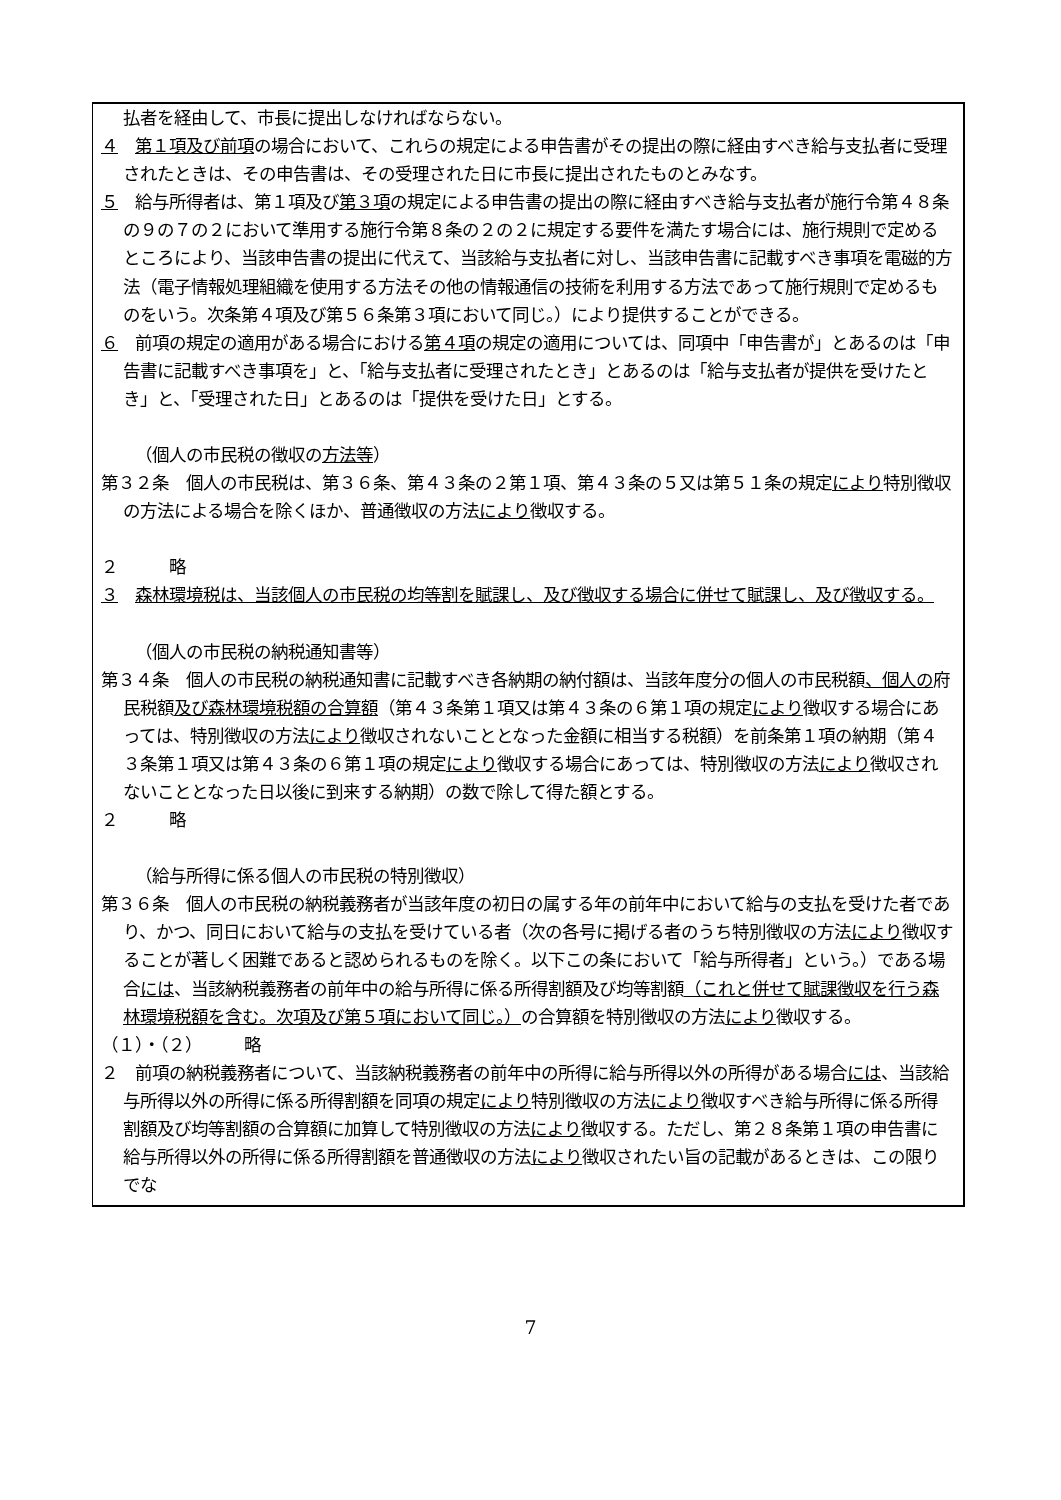払者を経由して、市長に提出しなければならない。
４　第１項及び前項の場合において、これらの規定による申告書がその提出の際に経由すべき給与支払者に受理されたときは、その申告書は、その受理された日に市長に提出されたものとみなす。
５　給与所得者は、第１項及び第３項の規定による申告書の提出の際に経由すべき給与支払者が施行令第４８条の９の７の２において準用する施行令第８条の２の２に規定する要件を満たす場合には、施行規則で定めるところにより、当該申告書の提出に代えて、当該給与支払者に対し、当該申告書に記載すべき事項を電磁的方法（電子情報処理組織を使用する方法その他の情報通信の技術を利用する方法であって施行規則で定めるものをいう。次条第４項及び第５６条第３項において同じ。）により提供することができる。
６　前項の規定の適用がある場合における第４項の規定の適用については、同項中「申告書が」とあるのは「申告書に記載すべき事項を」と、「給与支払者に受理されたとき」とあるのは「給与支払者が提供を受けたとき」と、「受理された日」とあるのは「提供を受けた日」とする。
（個人の市民税の徴収の方法等）
第３２条　個人の市民税は、第３６条、第４３条の２第１項、第４３条の５又は第５１条の規定により特別徴収の方法による場合を除くほか、普通徴収の方法により徴収する。
２　　　略
３　森林環境税は、当該個人の市民税の均等割を賦課し、及び徴収する場合に併せて賦課し、及び徴収する。
（個人の市民税の納税通知書等）
第３４条　個人の市民税の納税通知書に記載すべき各納期の納付額は、当該年度分の個人の市民税額、個人の府民税額及び森林環境税額の合算額（第４３条第１項又は第４３条の６第１項の規定により徴収する場合にあっては、特別徴収の方法により徴収されないこととなった金額に相当する税額）を前条第１項の納期（第４３条第１項又は第４３条の６第１項の規定により徴収する場合にあっては、特別徴収の方法により徴収されないこととなった日以後に到来する納期）の数で除して得た額とする。
２　　　略
（給与所得に係る個人の市民税の特別徴収）
第３６条　個人の市民税の納税義務者が当該年度の初日の属する年の前年中において給与の支払を受けた者であり、かつ、同日において給与の支払を受けている者（次の各号に掲げる者のうち特別徴収の方法により徴収することが著しく困難であると認められるものを除く。以下この条において「給与所得者」という。）である場合には、当該納税義務者の前年中の給与所得に係る所得割額及び均等割額（これと併せて賦課徴収を行う森林環境税額を含む。次項及び第５項において同じ。）の合算額を特別徴収の方法により徴収する。
（１）・（２）　　　略
２　前項の納税義務者について、当該納税義務者の前年中の所得に給与所得以外の所得がある場合には、当該給与所得以外の所得に係る所得割額を同項の規定により特別徴収の方法により徴収すべき給与所得に係る所得割額及び均等割額の合算額に加算して特別徴収の方法により徴収する。ただし、第２８条第１項の申告書に給与所得以外の所得に係る所得割額を普通徴収の方法により徴収されたい旨の記載があるときは、この限りでな
7